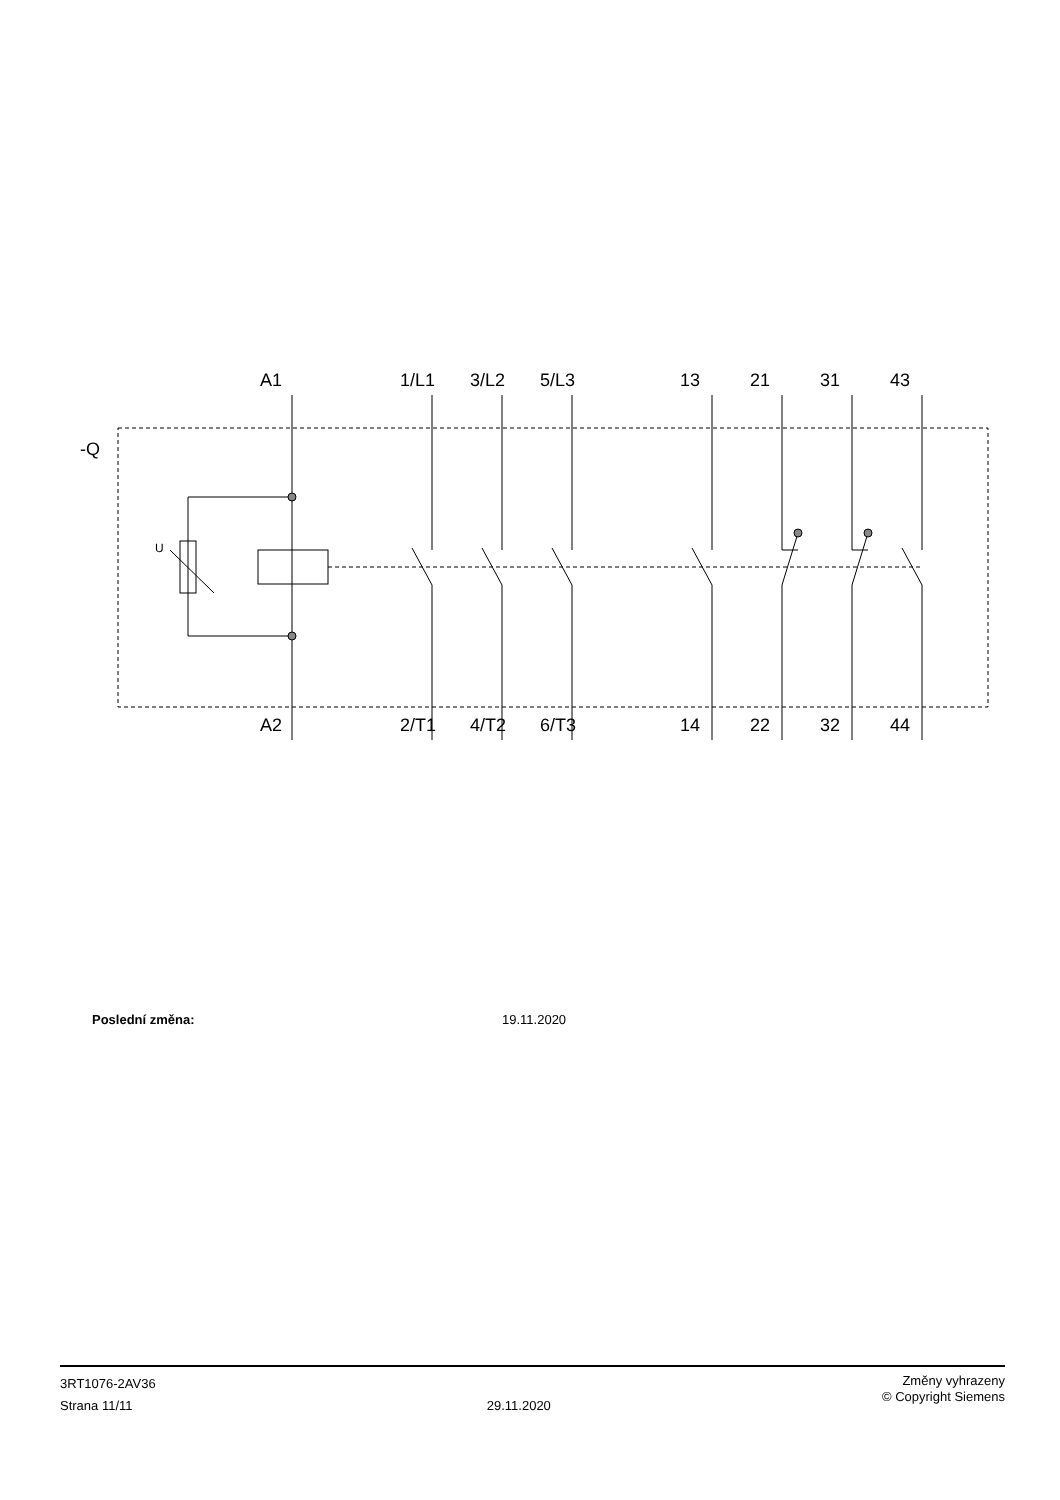-Q
U
A1 1/L1 3/L2 5/L3 13 21 31 43
A2 2/T1 4/T2 6/T3 14 22 32 44
Poslední změna: 19.11.2020
3RT1076-2AV36
Strana 11/11
29.11.2020
Změny vyhrazeny
© Copyright Siemens